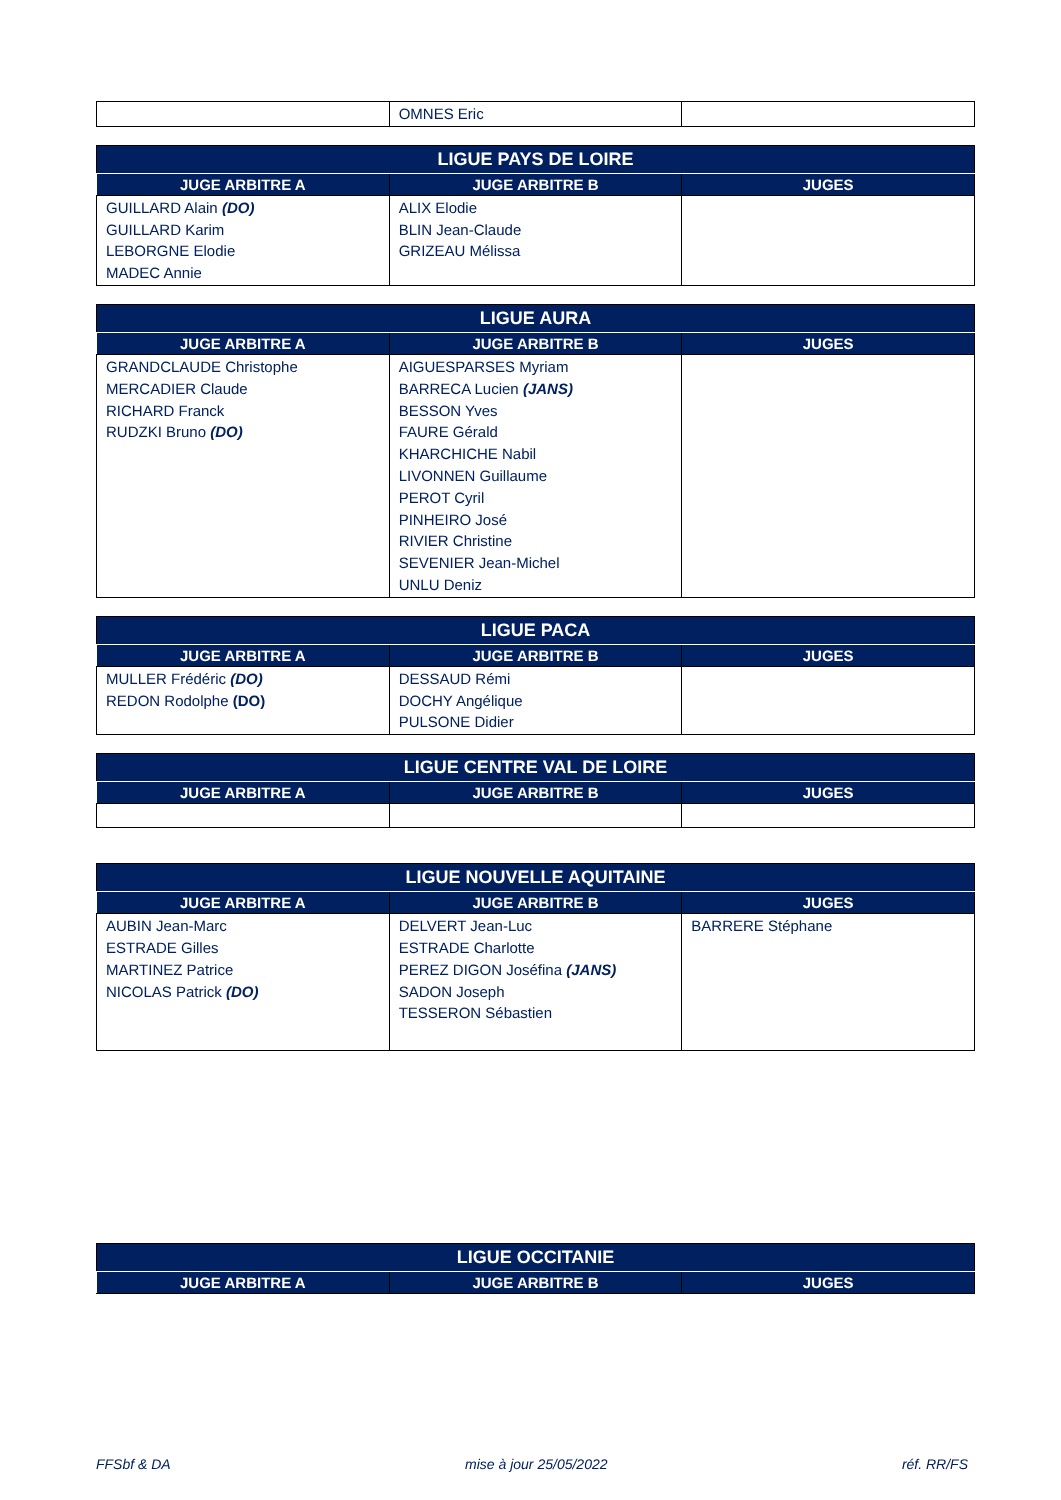| | OMNES Eric | |
| LIGUE PAYS DE LOIRE | | |
| --- | --- | --- |
| JUGE ARBITRE A | JUGE ARBITRE B | JUGES |
| GUILLARD Alain (DO) GUILLARD Karim LEBORGNE Elodie MADEC Annie | ALIX Elodie BLIN Jean-Claude GRIZEAU Mélissa | |
| LIGUE AURA | | |
| --- | --- | --- |
| JUGE ARBITRE A | JUGE ARBITRE B | JUGES |
| GRANDCLAUDE Christophe MERCADIER Claude RICHARD Franck RUDZKI Bruno (DO) | AIGUESPARSES Myriam BARRECA Lucien (JANS) BESSON Yves FAURE Gérald KHARCHICHE Nabil LIVONNEN Guillaume PEROT Cyril PINHEIRO José RIVIER Christine SEVENIER Jean-Michel UNLU Deniz | |
| LIGUE PACA | | |
| --- | --- | --- |
| JUGE ARBITRE A | JUGE ARBITRE B | JUGES |
| MULLER Frédéric (DO) REDON Rodolphe (DO) | DESSAUD Rémi DOCHY Angélique PULSONE Didier | |
| LIGUE CENTRE VAL DE LOIRE | | |
| --- | --- | --- |
| JUGE ARBITRE A | JUGE ARBITRE B | JUGES |
| LIGUE NOUVELLE AQUITAINE | | |
| --- | --- | --- |
| JUGE ARBITRE A | JUGE ARBITRE B | JUGES |
| AUBIN Jean-Marc ESTRADE Gilles MARTINEZ Patrice NICOLAS Patrick (DO) | DELVERT Jean-Luc ESTRADE Charlotte PEREZ DIGON Joséfina (JANS) SADON Joseph TESSERON Sébastien | BARRERE Stéphane |
| LIGUE OCCITANIE | | |
| --- | --- | --- |
| JUGE ARBITRE A | JUGE ARBITRE B | JUGES |
FFSbf & DA mise à jour 25/05/2022 réf. RR/FS